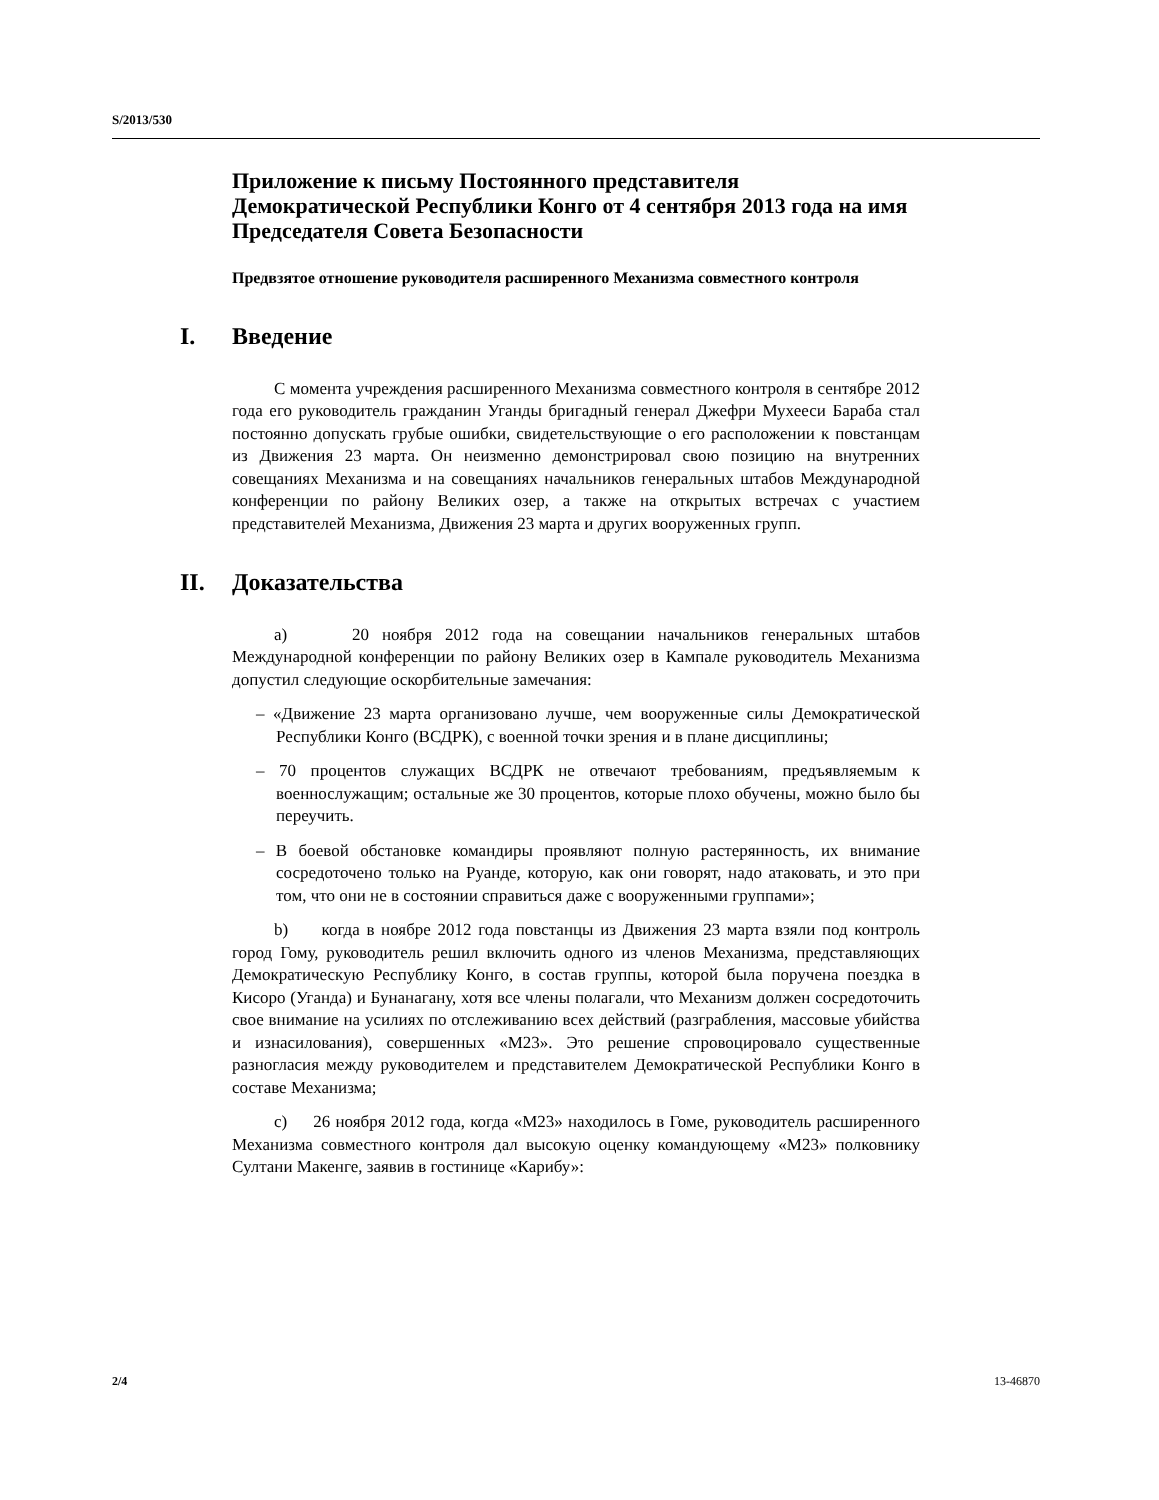S/2013/530
Приложение к письму Постоянного представителя Демократической Республики Конго от 4 сентября 2013 года на имя Председателя Совета Безопасности
Предвзятое отношение руководителя расширенного Механизма совместного контроля
I. Введение
С момента учреждения расширенного Механизма совместного контроля в сентябре 2012 года его руководитель гражданин Уганды бригадный генерал Джефри Мухееси Бараба стал постоянно допускать грубые ошибки, свидетельствующие о его расположении к повстанцам из Движения 23 марта. Он неизменно демонстрировал свою позицию на внутренних совещаниях Механизма и на совещаниях начальников генеральных штабов Международной конференции по району Великих озер, а также на открытых встречах с участием представителей Механизма, Движения 23 марта и других вооруженных групп.
II. Доказательства
a) 20 ноября 2012 года на совещании начальников генеральных штабов Международной конференции по району Великих озер в Кампале руководитель Механизма допустил следующие оскорбительные замечания:
– «Движение 23 марта организовано лучше, чем вооруженные силы Демократической Республики Конго (ВСДРК), с военной точки зрения и в плане дисциплины;
– 70 процентов служащих ВСДРК не отвечают требованиям, предъявляемым к военнослужащим; остальные же 30 процентов, которые плохо обучены, можно было бы переучить.
– В боевой обстановке командиры проявляют полную растерянность, их внимание сосредоточено только на Руанде, которую, как они говорят, надо атаковать, и это при том, что они не в состоянии справиться даже с вооруженными группами»;
b) когда в ноябре 2012 года повстанцы из Движения 23 марта взяли под контроль город Гому, руководитель решил включить одного из членов Механизма, представляющих Демократическую Республику Конго, в состав группы, которой была поручена поездка в Кисоро (Уганда) и Бунанагану, хотя все члены полагали, что Механизм должен сосредоточить свое внимание на усилиях по отслеживанию всех действий (разграбления, массовые убийства и изнасилования), совершенных «М23». Это решение спровоцировало существенные разногласия между руководителем и представителем Демократической Республики Конго в составе Механизма;
c) 26 ноября 2012 года, когда «М23» находилось в Гоме, руководитель расширенного Механизма совместного контроля дал высокую оценку командующему «М23» полковнику Султани Макенге, заявив в гостинице «Карибу»:
2/4 13-46870